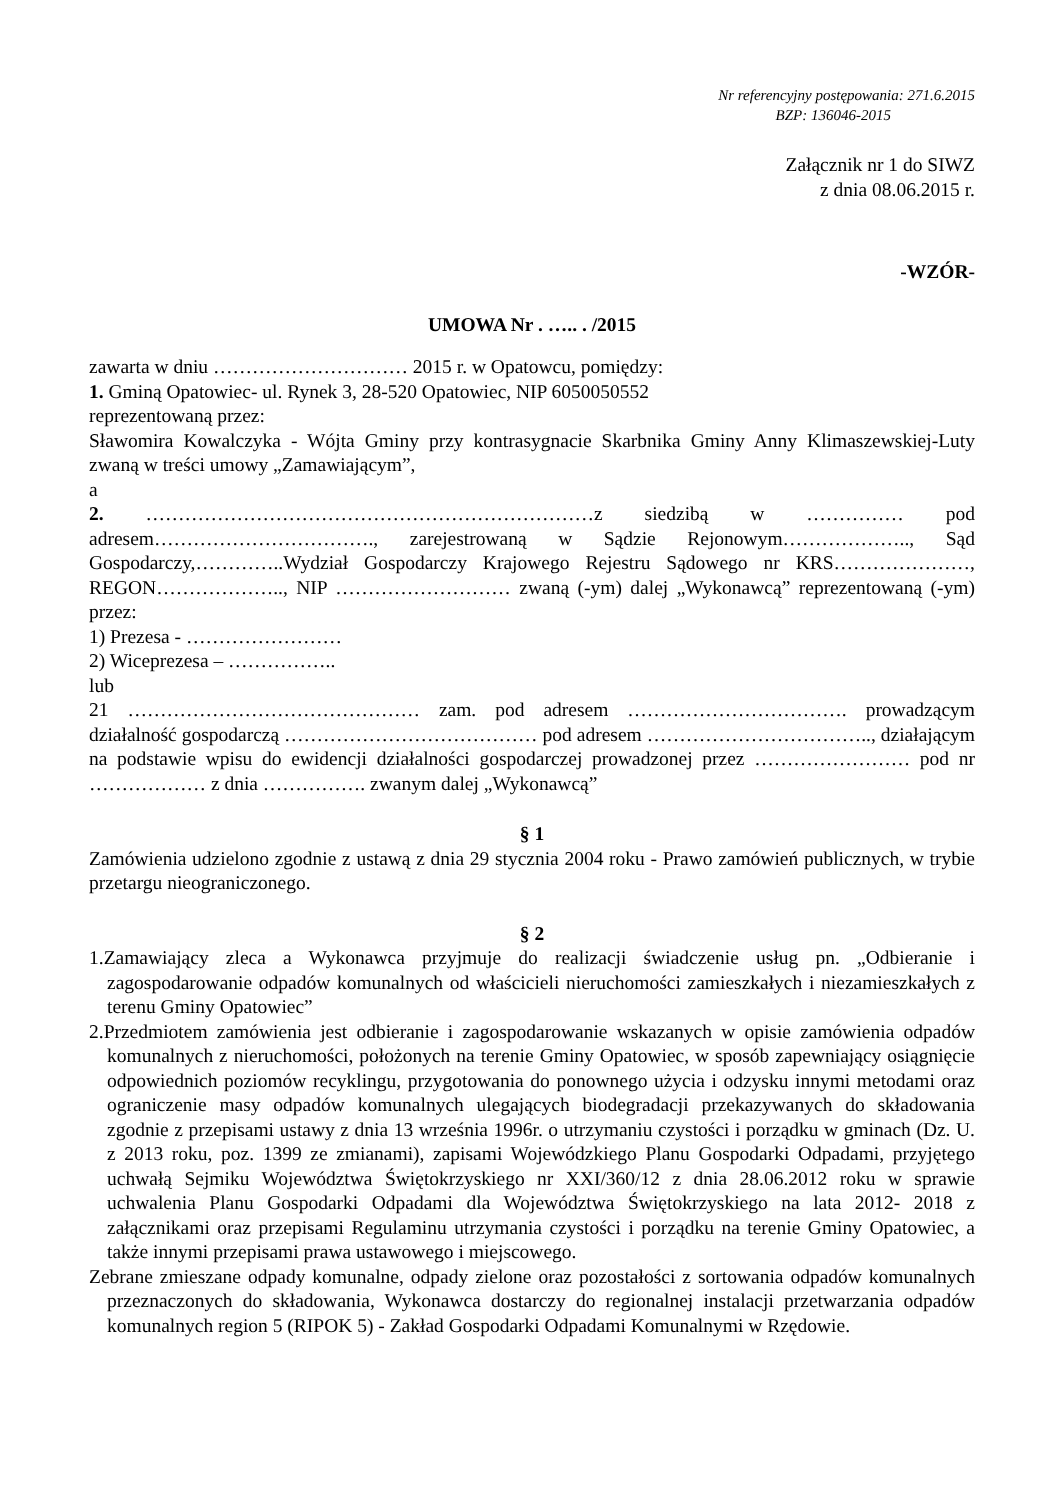Nr referencyjny postępowania: 271.6.2015
BZP: 136046-2015
Załącznik nr 1 do SIWZ
z dnia 08.06.2015 r.
-WZÓR-
UMOWA Nr . ….. . /2015
zawarta w dniu ………………………… 2015 r. w Opatowcu, pomiędzy:
1. Gminą Opatowiec- ul. Rynek 3, 28-520 Opatowiec, NIP 6050050552
reprezentowaną przez:
Sławomira Kowalczyka - Wójta Gminy przy kontrasygnacie Skarbnika Gminy Anny Klimaszewskiej-Luty zwaną w treści umowy „Zamawiającym”,
a
2. ……………………………………………………………z siedzibą w …………… pod adresem……………………………., zarejestrowaną w Sądzie Rejonowym……………….., Sąd Gospodarczy,…………..Wydział Gospodarczy Krajowego Rejestru Sądowego nr KRS…………………, REGON……………….., NIP ……………………… zwaną (-ym) dalej „Wykonawcą” reprezentowaną (-ym) przez:
1) Prezesa - ……………………
2) Wiceprezesa – ……………..
lub
21 ……………………………………… zam. pod adresem ……………………………. prowadzącym działalność gospodarczą ………………………………… pod adresem …………………………….., działającym na podstawie wpisu do ewidencji działalności gospodarczej prowadzonej przez …………………… pod nr ……………… z dnia ……………. zwanym dalej „Wykonawcą”
§ 1
Zamówienia udzielono zgodnie z ustawą z dnia 29 stycznia 2004 roku - Prawo zamówień publicznych, w trybie przetargu nieograniczonego.
§ 2
1.Zamawiający zleca a Wykonawca przyjmuje do realizacji świadczenie usług pn. „Odbieranie i zagospodarowanie odpadów komunalnych od właścicieli nieruchomości zamieszkałych i niezamieszkałych z terenu Gminy Opatowiec”
2.Przedmiotem zamówienia jest odbieranie i zagospodarowanie wskazanych w opisie zamówienia odpadów komunalnych z nieruchomości, położonych na terenie Gminy Opatowiec, w sposób zapewniający osiągnięcie odpowiednich poziomów recyklingu, przygotowania do ponownego użycia i odzysku innymi metodami oraz ograniczenie masy odpadów komunalnych ulegających biodegradacji przekazywanych do składowania zgodnie z przepisami ustawy z dnia 13 września 1996r. o utrzymaniu czystości i porządku w gminach (Dz. U. z 2013 roku, poz. 1399 ze zmianami), zapisami Wojewódzkiego Planu Gospodarki Odpadami, przyjętego uchwałą Sejmiku Województwa Świętokrzyskiego nr XXI/360/12 z dnia 28.06.2012 roku w sprawie uchwalenia Planu Gospodarki Odpadami dla Województwa Świętokrzyskiego na lata 2012- 2018 z załącznikami oraz przepisami Regulaminu utrzymania czystości i porządku na terenie Gminy Opatowiec, a także innymi przepisami prawa ustawowego i miejscowego.
Zebrane zmieszane odpady komunalne, odpady zielone oraz pozostałości z sortowania odpadów komunalnych przeznaczonych do składowania, Wykonawca dostarczy do regionalnej instalacji przetwarzania odpadów komunalnych region 5 (RIPOK 5) - Zakład Gospodarki Odpadami Komunalnymi w Rzędowie.